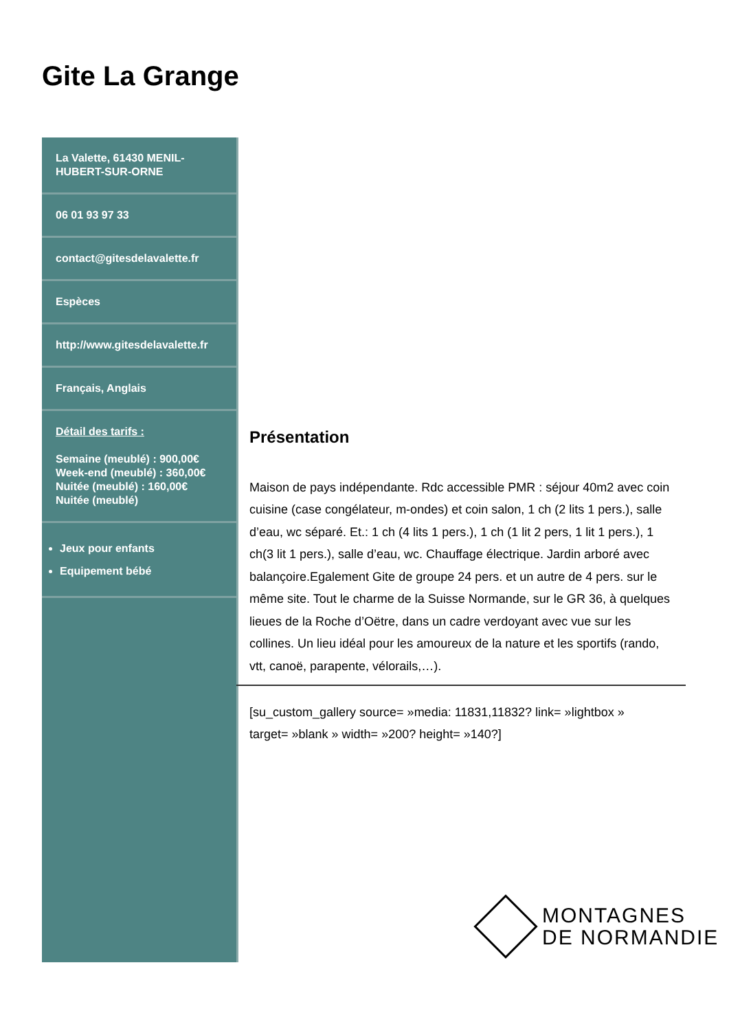Gite La Grange
La Valette, 61430 MENIL-HUBERT-SUR-ORNE
06 01 93 97 33
contact@gitesdelavalette.fr
Espèces
http://www.gitesdelavalette.fr
Français, Anglais
Détail des tarifs :
Semaine (meublé) : 900,00€
Week-end (meublé) : 360,00€
Nuitée (meublé) : 160,00€
Nuitée (meublé)
Jeux pour enfants
Equipement bébé
Présentation
Maison de pays indépendante. Rdc accessible PMR : séjour 40m2 avec coin cuisine (case congélateur, m-ondes) et coin salon, 1 ch (2 lits 1 pers.), salle d’eau, wc séparé. Et.: 1 ch (4 lits 1 pers.), 1 ch (1 lit 2 pers, 1 lit 1 pers.), 1 ch(3 lit 1 pers.), salle d’eau, wc. Chauffage électrique. Jardin arboré avec balançoire.Egalement Gite de groupe 24 pers. et un autre de 4 pers. sur le même site. Tout le charme de la Suisse Normande, sur le GR 36, à quelques lieues de la Roche d’Oëtre, dans un cadre verdoyant avec vue sur les collines. Un lieu idéal pour les amoureux de la nature et les sportifs (rando, vtt, canoë, parapente, vélorails,…).
[su_custom_gallery source= »media: 11831,11832? link= »lightbox » target= »blank » width= »200? height= »140?]
MONTAGNES
DE NORMANDIE